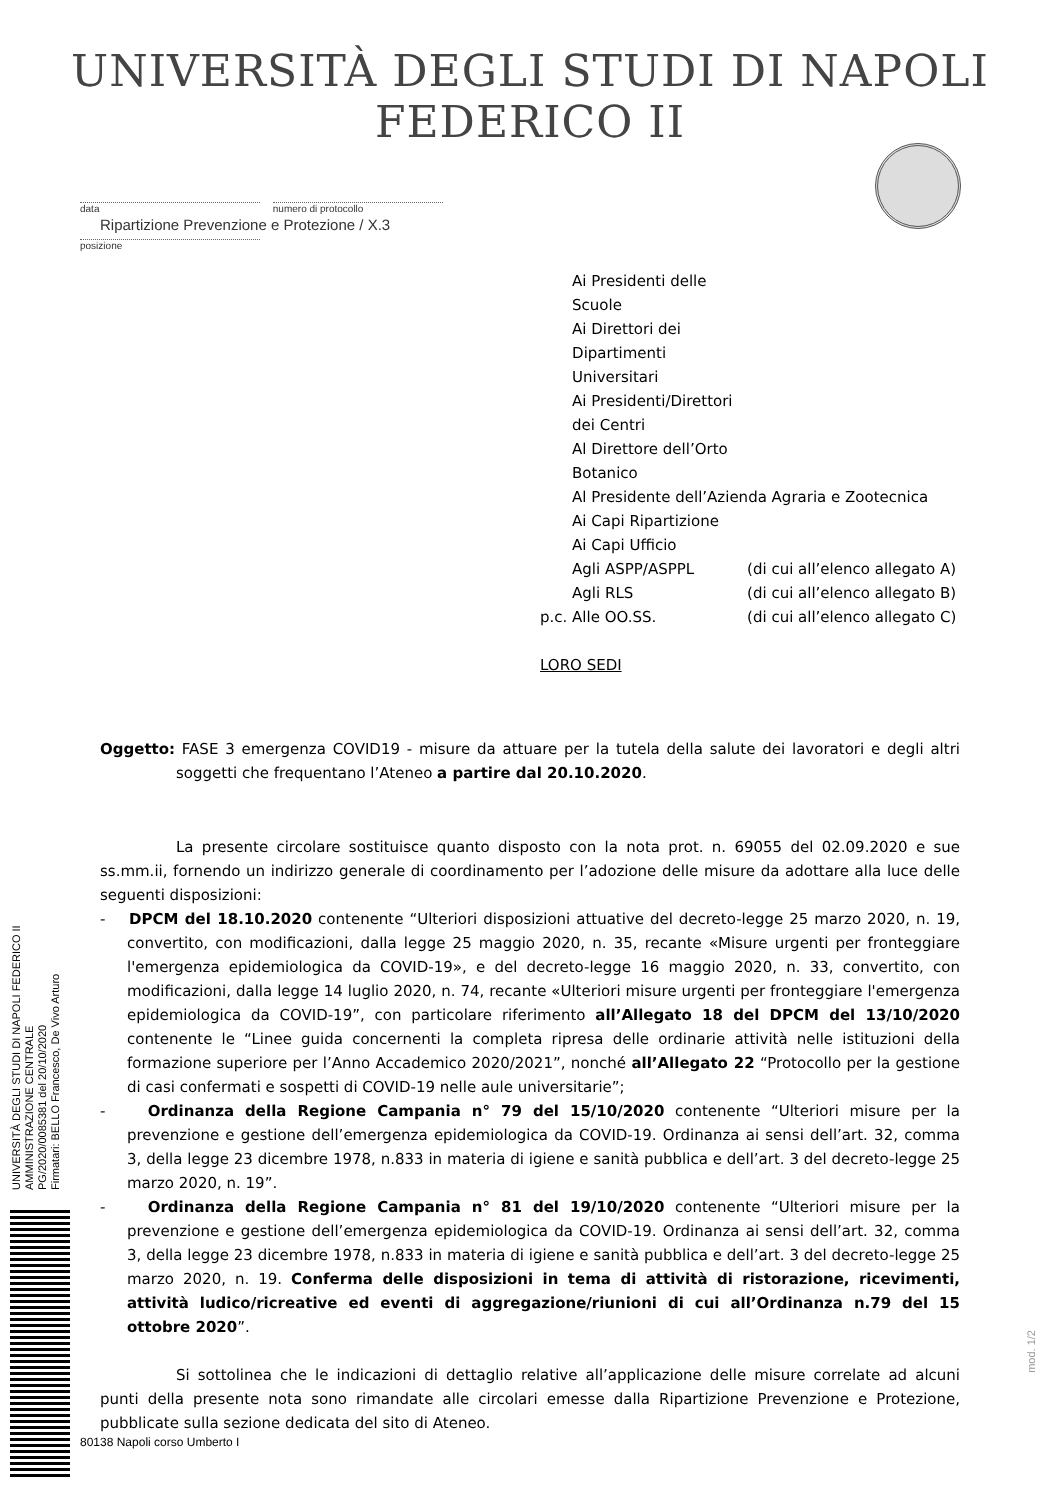UNIVERSITÀ DEGLI STUDI DI NAPOLI FEDERICO II
data numero di protocollo
Ripartizione Prevenzione e Protezione / X.3
posizione
| | Ai Presidenti delle Scuole | |
| | Ai Direttori dei Dipartimenti Universitari | |
| | Ai Presidenti/Direttori dei Centri | |
| | Al Direttore dell’Orto Botanico | |
| | Al Presidente dell’Azienda Agraria e Zootecnica | |
| | Ai Capi Ripartizione | |
| | Ai Capi Ufficio | |
| | Agli ASPP/ASPPL | (di cui all’elenco allegato A) |
| | Agli RLS | (di cui all’elenco allegato B) |
| p.c. | Alle OO.SS. | (di cui all’elenco allegato C) |
LORO SEDI
Oggetto: FASE 3 emergenza COVID19 - misure da attuare per la tutela della salute dei lavoratori e degli altri soggetti che frequentano l’Ateneo a partire dal 20.10.2020.
La presente circolare sostituisce quanto disposto con la nota prot. n. 69055 del 02.09.2020 e sue ss.mm.ii, fornendo un indirizzo generale di coordinamento per l’adozione delle misure da adottare alla luce delle seguenti disposizioni:
- DPCM del 18.10.2020 contenente “Ulteriori disposizioni attuative del decreto-legge 25 marzo 2020, n. 19, convertito, con modificazioni, dalla legge 25 maggio 2020, n. 35, recante «Misure urgenti per fronteggiare l'emergenza epidemiologica da COVID-19», e del decreto-legge 16 maggio 2020, n. 33, convertito, con modificazioni, dalla legge 14 luglio 2020, n. 74, recante «Ulteriori misure urgenti per fronteggiare l'emergenza epidemiologica da COVID-19”, con particolare riferimento all’Allegato 18 del DPCM del 13/10/2020 contenente le “Linee guida concernenti la completa ripresa delle ordinarie attività nelle istituzioni della formazione superiore per l’Anno Accademico 2020/2021”, nonché all’Allegato 22 “Protocollo per la gestione di casi confermati e sospetti di COVID-19 nelle aule universitarie”;
- Ordinanza della Regione Campania n° 79 del 15/10/2020 contenente “Ulteriori misure per la prevenzione e gestione dell’emergenza epidemiologica da COVID-19. Ordinanza ai sensi dell’art. 32, comma 3, della legge 23 dicembre 1978, n.833 in materia di igiene e sanità pubblica e dell’art. 3 del decreto-legge 25 marzo 2020, n. 19”.
- Ordinanza della Regione Campania n° 81 del 19/10/2020 contenente “Ulteriori misure per la prevenzione e gestione dell’emergenza epidemiologica da COVID-19. Ordinanza ai sensi dell’art. 32, comma 3, della legge 23 dicembre 1978, n.833 in materia di igiene e sanità pubblica e dell’art. 3 del decreto-legge 25 marzo 2020, n. 19. Conferma delle disposizioni in tema di attività di ristorazione, ricevimenti, attività ludico/ricreative ed eventi di aggregazione/riunioni di cui all’Ordinanza n.79 del 15 ottobre 2020”.
Si sottolinea che le indicazioni di dettaglio relative all’applicazione delle misure correlate ad alcuni punti della presente nota sono rimandate alle circolari emesse dalla Ripartizione Prevenzione e Protezione, pubblicate sulla sezione dedicata del sito di Ateneo.
UNIVERSITÀ DEGLI STUDI DI NAPOLI FEDERICO II
AMMINISTRAZIONE CENTRALE
PG/2020/0085381 del 20/10/2020
Firmatari: BELLO Francesco, De Vivo Arturo
80138 Napoli corso Umberto I
mod. 1/2